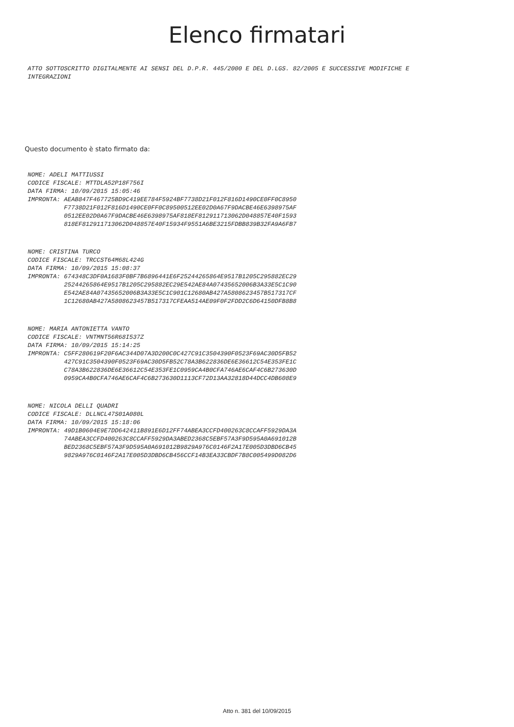Elenco firmatari
ATTO SOTTOSCRITTO DIGITALMENTE AI SENSI DEL D.P.R. 445/2000 E DEL D.LGS. 82/2005 E SUCCESSIVE MODIFICHE E INTEGRAZIONI
Questo documento è stato firmato da:
NOME: ADELI MATTIUSSI CODICE FISCALE: MTTDLA52P18F756I DATA FIRMA: 10/09/2015 15:05:46 IMPRONTA: AEAB847F467725BD9C419EE784F5924BF7738D21F012F816D1490CE0FF0C8950 F7738D21F012F816D1490CE0FF0C89500512EE02D0A67F9DACBE46E6398975AF 0512EE02D0A67F9DACBE46E6398975AF818EF812911713062D048857E40F1593 818EF812911713062D048857E40F15934F9551A6BE3215FDBB839B32FA9A6FB7
NOME: CRISTINA TURCO CODICE FISCALE: TRCCST64M68L424G DATA FIRMA: 10/09/2015 15:08:37 IMPRONTA: 674348C3DF0A1683F0BF7B6896441E6F25244265864E9517B1205C295882EC29 25244265864E9517B1205C295882EC29E542AE84A07435652006B3A33E5C1C90 E542AE84A07435652006B3A33E5C1C901C12680AB427A5808623457B517317CF 1C12680AB427A5808623457B517317CFEAA514AE09F0F2FDD2C6D64150DFB8B8
NOME: MARIA ANTONIETTA VANTO CODICE FISCALE: VNTMNT56R68I537Z DATA FIRMA: 10/09/2015 15:14:25 IMPRONTA: C5FF280619F20F6AC344D07A3D200C0C427C91C3504390F0523F69AC30D5FB52 427C91C3504390F0523F69AC30D5FB52C78A3B622836DE6E36612C54E353FE1C C78A3B622836DE6E36612C54E353FE1C0959CA4B0CFA746AE6CAF4C6B273630D 0959CA4B0CFA746AE6CAF4C6B273630D1113CF72D13AA32818D44DCC4DB608E9
NOME: NICOLA DELLI QUADRI CODICE FISCALE: DLLNCL47S01A080L DATA FIRMA: 10/09/2015 15:18:06 IMPRONTA: 49D1B0604E9E7DD642411B891E6D12FF74ABEA3CCFD400263C8CCAFF5929DA3A 74ABEA3CCFD400263C8CCAFF5929DA3ABED2368C5EBF57A3F9D595A0A691012B BED2368C5EBF57A3F9D595A0A691012B9829A976C0146F2A17E005D3DBD6CB45 9829A976C0146F2A17E005D3DBD6CB456CCF14B3EA33CBDF7B8C005499D082D6
Atto n. 381 del 10/09/2015